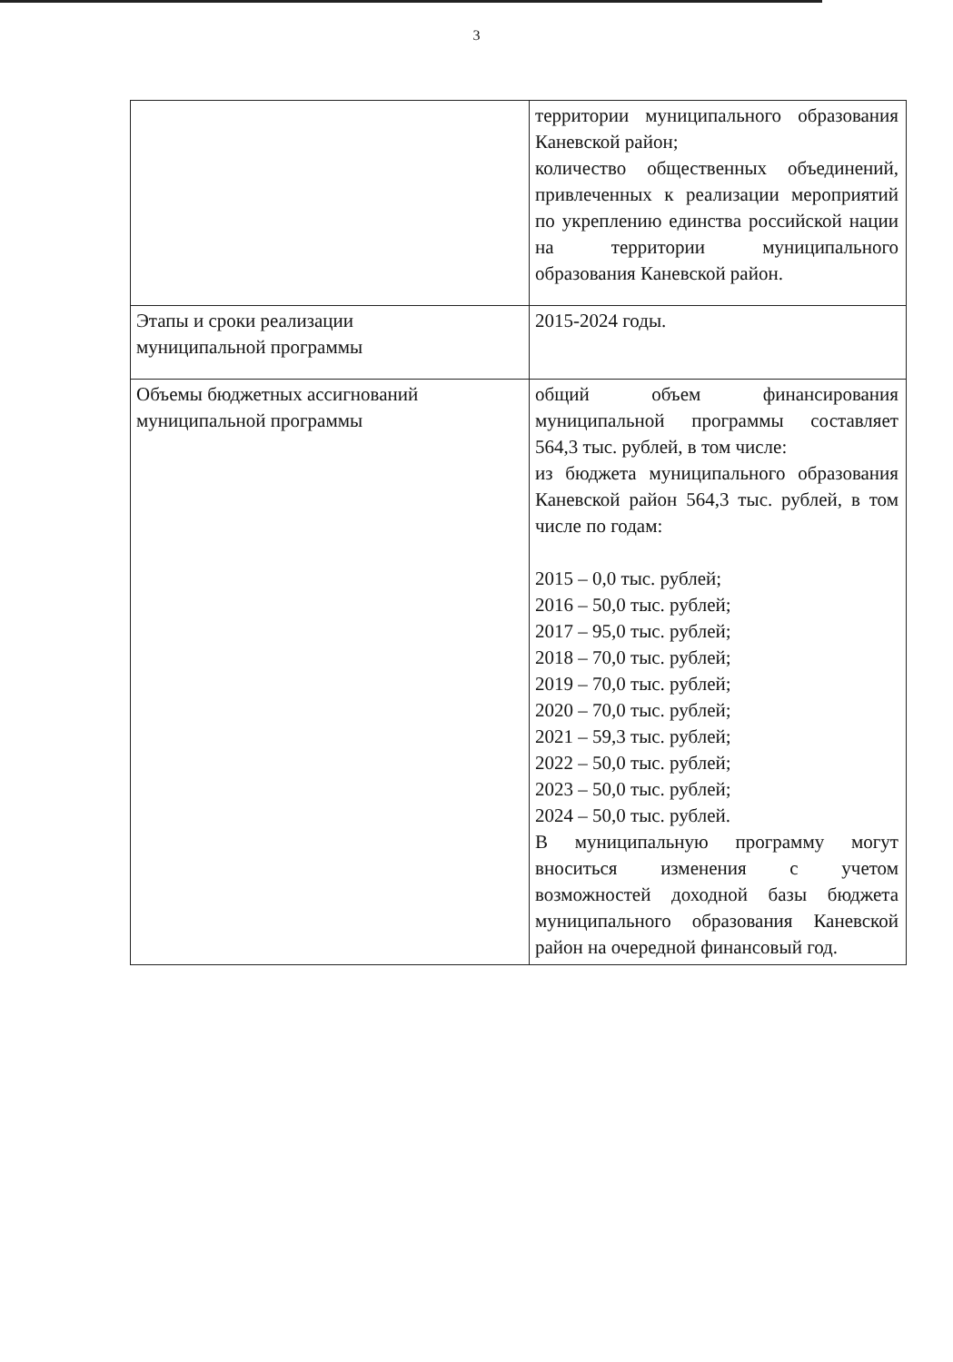3
| | территории муниципального образования Каневской район; количество общественных объединений, привлеченных к реализации мероприятий по укреплению единства российской нации на территории муниципального образования Каневской район. |
| Этапы и сроки реализации муниципальной программы | 2015-2024 годы. |
| Объемы бюджетных ассигнований муниципальной программы | общий объем финансирования муниципальной программы составляет 564,3 тыс. рублей, в том числе: из бюджета муниципального образования Каневской район 564,3 тыс. рублей, в том числе по годам: 2015 – 0,0 тыс. рублей; 2016 – 50,0 тыс. рублей; 2017 – 95,0 тыс. рублей; 2018 – 70,0 тыс. рублей; 2019 – 70,0 тыс. рублей; 2020 – 70,0 тыс. рублей; 2021 – 59,3 тыс. рублей; 2022 – 50,0 тыс. рублей; 2023 – 50,0 тыс. рублей; 2024 – 50,0 тыс. рублей. В муниципальную программу могут вноситься изменения с учетом возможностей доходной базы бюджета муниципального образования Каневской район на очередной финансовый год. |